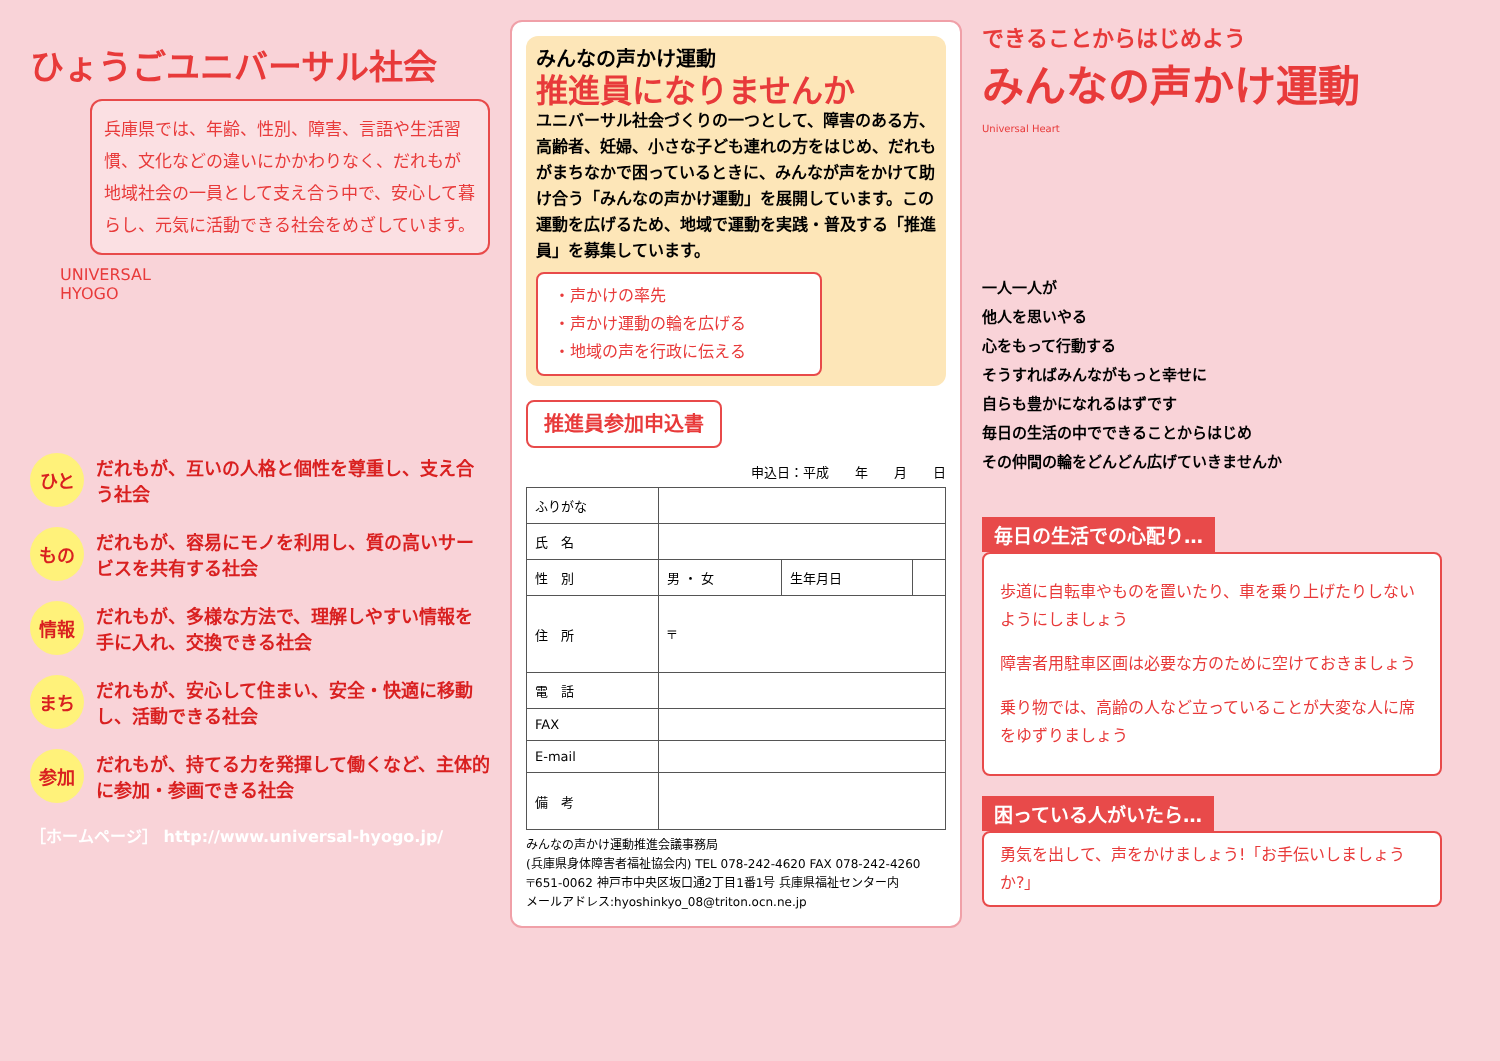ひょうごユニバーサル社会
兵庫県では、年齢、性別、障害、言語や生活習慣、文化などの違いにかかわりなく、だれもが地域社会の一員として支え合う中で、安心して暮らし、元気に活動できる社会をめざしています。
UNIVERSAL
HYOGO
ひと
だれもが、互いの人格と個性を尊重し、支え合う社会
もの
だれもが、容易にモノを利用し、質の高いサービスを共有する社会
情報
だれもが、多様な方法で、理解しやすい情報を手に入れ、交換できる社会
まち
だれもが、安心して住まい、安全・快適に移動し、活動できる社会
参加
だれもが、持てる力を発揮して働くなど、主体的に参加・参画できる社会
［ホームページ］ http://www.universal-hyogo.jp/
みんなの声かけ運動
推進員になりませんか
ユニバーサル社会づくりの一つとして、障害のある方、高齢者、妊婦、小さな子ども連れの方をはじめ、だれもがまちなかで困っているときに、みんなが声をかけて助け合う「みんなの声かけ運動」を展開しています。この運動を広げるため、地域で運動を実践・普及する「推進員」を募集しています。
・声かけの率先
・声かけ運動の輪を広げる
・地域の声を行政に伝える
推進員参加申込書
申込日：平成　　年　　月　　日
| ふりがな | | | |
| 氏 名 | | | |
| 性 別 | 男 ・ 女 | 生年月日 | |
| 住 所 | 〒 | | |
| 電 話 | | | |
| FAX | | | |
| E-mail | | | |
| 備 考 | | | |
みんなの声かけ運動推進会議事務局
(兵庫県身体障害者福祉協会内) TEL 078-242-4620 FAX 078-242-4260
〒651-0062 神戸市中央区坂口通2丁目1番1号 兵庫県福祉センター内
メールアドレス:hyoshinkyo_08@triton.ocn.ne.jp
できることからはじめよう
みんなの声かけ運動
Universal Heart
一人一人が
他人を思いやる
心をもって行動する
そうすればみんながもっと幸せに
自らも豊かになれるはずです
毎日の生活の中でできることからはじめ
その仲間の輪をどんどん広げていきませんか
毎日の生活での心配り…
歩道に自転車やものを置いたり、車を乗り上げたりしないようにしましょう
障害者用駐車区画は必要な方のために空けておきましょう
乗り物では、高齢の人など立っていることが大変な人に席をゆずりましょう
困っている人がいたら…
勇気を出して、声をかけましょう!「お手伝いしましょうか?」